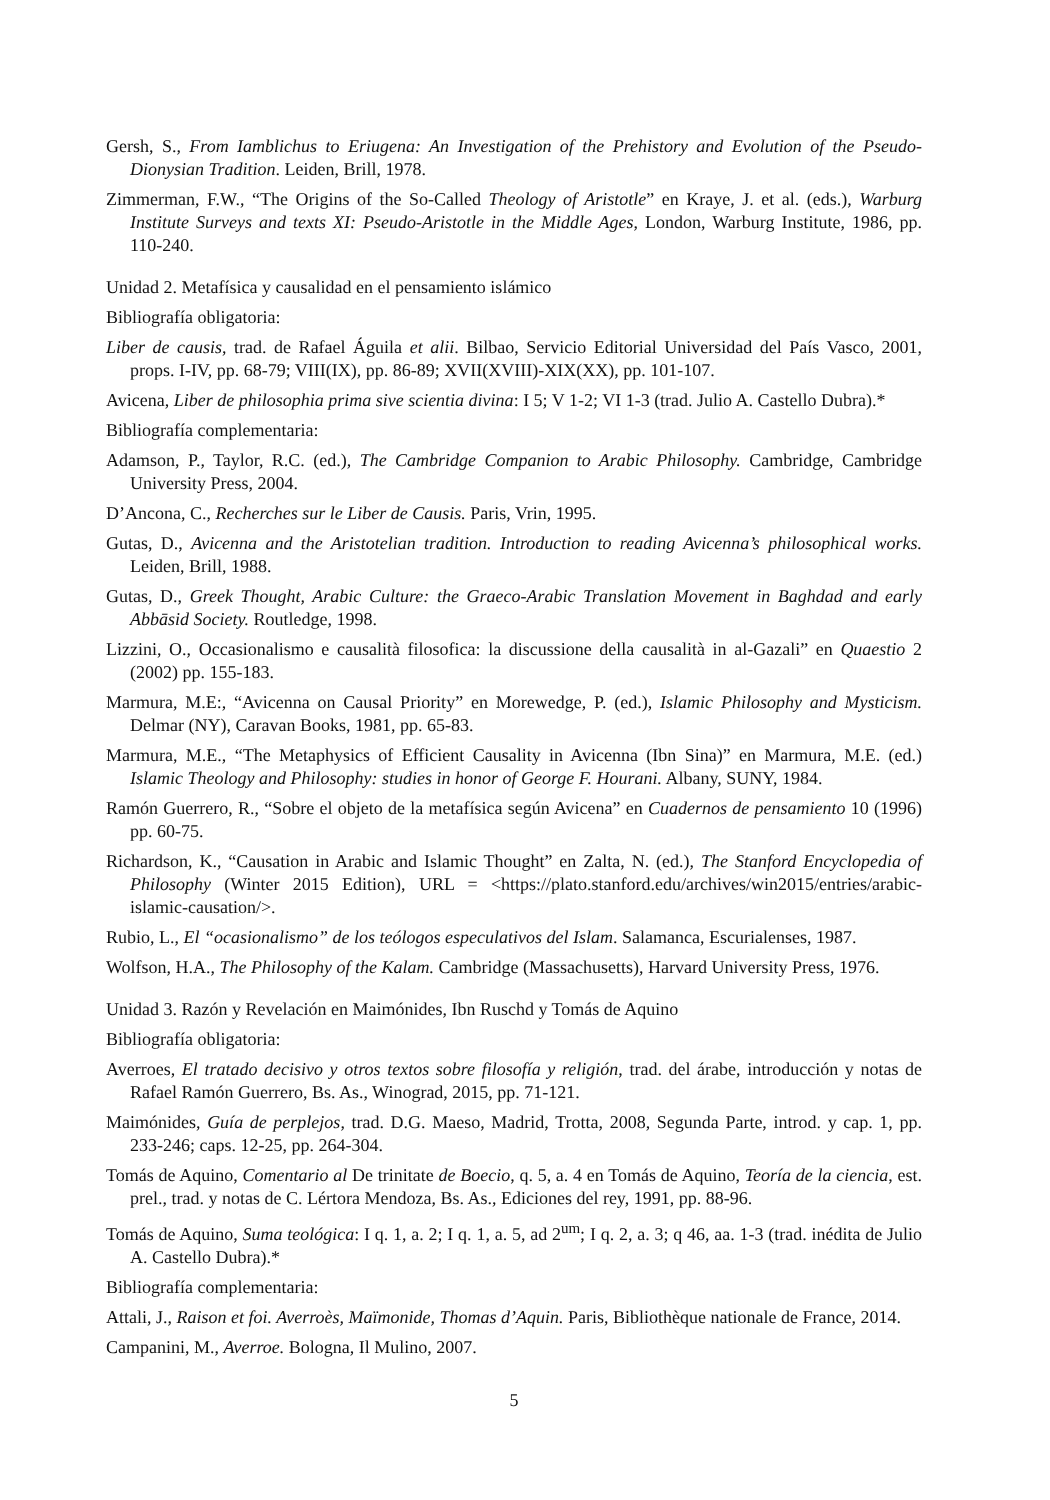Gersh, S., From Iamblichus to Eriugena: An Investigation of the Prehistory and Evolution of the Pseudo-Dionysian Tradition. Leiden, Brill, 1978.
Zimmerman, F.W., “The Origins of the So-Called Theology of Aristotle” en Kraye, J. et al. (eds.), Warburg Institute Surveys and texts XI: Pseudo-Aristotle in the Middle Ages, London, Warburg Institute, 1986, pp. 110-240.
Unidad 2. Metafísica y causalidad en el pensamiento islámico
Bibliografía obligatoria:
Liber de causis, trad. de Rafael Águila et alii. Bilbao, Servicio Editorial Universidad del País Vasco, 2001, props. I-IV, pp. 68-79; VIII(IX), pp. 86-89; XVII(XVIII)-XIX(XX), pp. 101-107.
Avicena, Liber de philosophia prima sive scientia divina: I 5; V 1-2; VI 1-3 (trad. Julio A. Castello Dubra).*
Bibliografía complementaria:
Adamson, P., Taylor, R.C. (ed.), The Cambridge Companion to Arabic Philosophy. Cambridge, Cambridge University Press, 2004.
D’Ancona, C., Recherches sur le Liber de Causis. Paris, Vrin, 1995.
Gutas, D., Avicenna and the Aristotelian tradition. Introduction to reading Avicenna’s philosophical works. Leiden, Brill, 1988.
Gutas, D., Greek Thought, Arabic Culture: the Graeco-Arabic Translation Movement in Baghdad and early Abbāsid Society. Routledge, 1998.
Lizzini, O., Occasionalismo e causalità filosofica: la discussione della causalità in al-Gazali” en Quaestio 2 (2002) pp. 155-183.
Marmura, M.E:, “Avicenna on Causal Priority” en Morewedge, P. (ed.), Islamic Philosophy and Mysticism. Delmar (NY), Caravan Books, 1981, pp. 65-83.
Marmura, M.E., “The Metaphysics of Efficient Causality in Avicenna (Ibn Sina)” en Marmura, M.E. (ed.) Islamic Theology and Philosophy: studies in honor of George F. Hourani. Albany, SUNY, 1984.
Ramón Guerrero, R., “Sobre el objeto de la metafísica según Avicena” en Cuadernos de pensamiento 10 (1996) pp. 60-75.
Richardson, K., “Causation in Arabic and Islamic Thought” en Zalta, N. (ed.), The Stanford Encyclopedia of Philosophy (Winter 2015 Edition), URL = <https://plato.stanford.edu/archives/win2015/entries/arabic-islamic-causation/>.
Rubio, L., El “ocasionalismo” de los teólogos especulativos del Islam. Salamanca, Escurialenses, 1987.
Wolfson, H.A., The Philosophy of the Kalam. Cambridge (Massachusetts), Harvard University Press, 1976.
Unidad 3. Razón y Revelación en Maimónides, Ibn Ruschd y Tomás de Aquino
Bibliografía obligatoria:
Averroes, El tratado decisivo y otros textos sobre filosofía y religión, trad. del árabe, introducción y notas de Rafael Ramón Guerrero, Bs. As., Winograd, 2015, pp. 71-121.
Maimónides, Guía de perplejos, trad. D.G. Maeso, Madrid, Trotta, 2008, Segunda Parte, introd. y cap. 1, pp. 233-246; caps. 12-25, pp. 264-304.
Tomás de Aquino, Comentario al De trinitate de Boecio, q. 5, a. 4 en Tomás de Aquino, Teoría de la ciencia, est. prel., trad. y notas de C. Lértora Mendoza, Bs. As., Ediciones del rey, 1991, pp. 88-96.
Tomás de Aquino, Suma teológica: I q. 1, a. 2; I q. 1, a. 5, ad 2<sup>um</sup>; I q. 2, a. 3; q 46, aa. 1-3 (trad. inédita de Julio A. Castello Dubra).*
Bibliografía complementaria:
Attali, J., Raison et foi. Averroès, Maïmonide, Thomas d’Aquin. Paris, Bibliothèque nationale de France, 2014.
Campanini, M., Averroe. Bologna, Il Mulino, 2007.
5